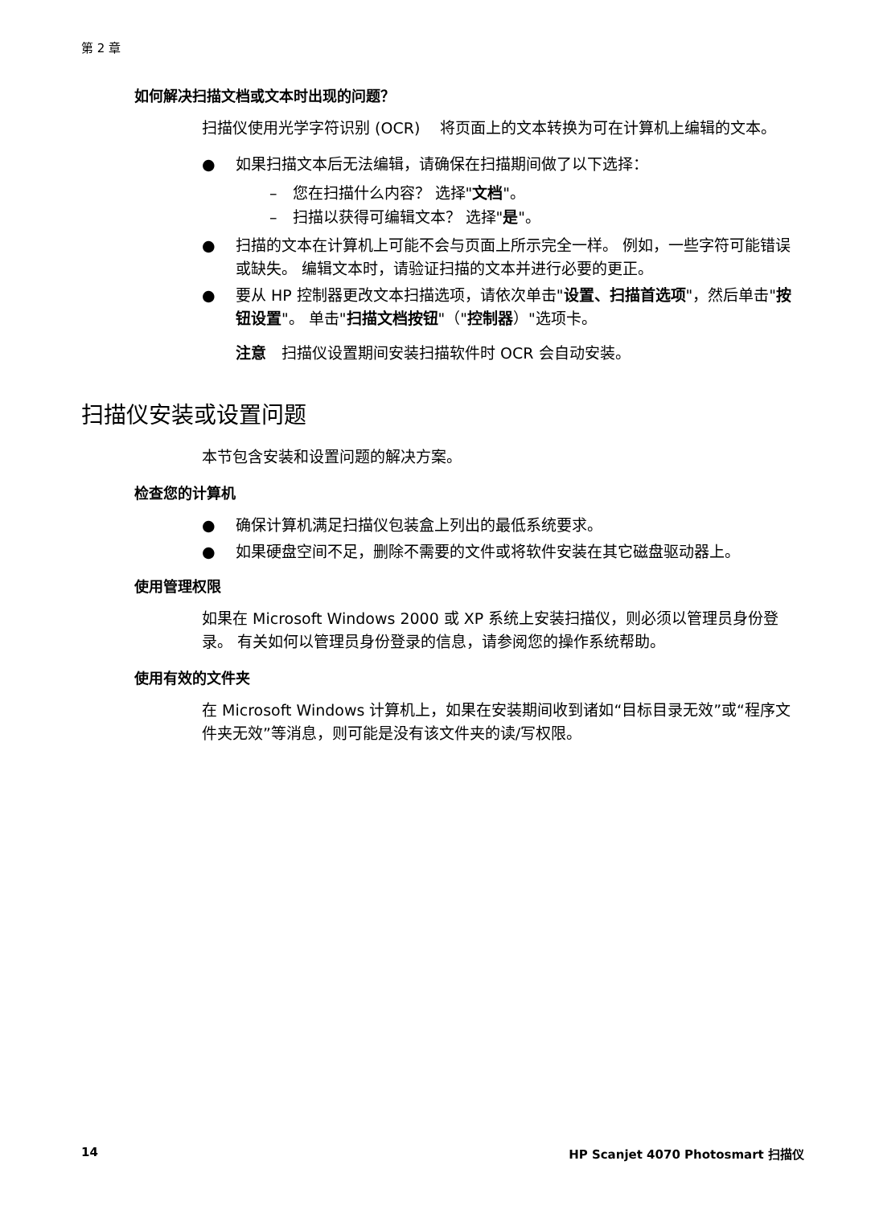第 2 章
如何解决扫描文档或文本时出现的问题？
扫描仪使用光学字符识别 (OCR)　 将页面上的文本转换为可在计算机上编辑的文本。
● 如果扫描文本后无法编辑，请确保在扫描期间做了以下选择：
–　您在扫描什么内容？ 选择"文档"。
–　扫描以获得可编辑文本？ 选择"是"。
● 扫描的文本在计算机上可能不会与页面上所示完全一样。 例如，一些字符可能错误或缺失。 编辑文本时，请验证扫描的文本并进行必要的更正。
● 要从 HP 控制器更改文本扫描选项，请依次单击"设置、扫描首选项"，然后单击"按钮设置"。 单击"扫描文档按钮"（"控制器）"选项卡。
注意　扫描仪设置期间安装扫描软件时 OCR 会自动安装。
扫描仪安装或设置问题
本节包含安装和设置问题的解决方案。
检查您的计算机
● 确保计算机满足扫描仪包装盒上列出的最低系统要求。
● 如果硬盘空间不足，删除不需要的文件或将软件安装在其它磁盘驱动器上。
使用管理权限
如果在 Microsoft Windows 2000 或 XP 系统上安装扫描仪，则必须以管理员身份登录。 有关如何以管理员身份登录的信息，请参阅您的操作系统帮助。
使用有效的文件夹
在 Microsoft Windows 计算机上，如果在安装期间收到诸如“目标目录无效”或“程序文件夹无效”等消息，则可能是没有该文件夹的读/写权限。
14 HP Scanjet 4070 Photosmart 扫描仪